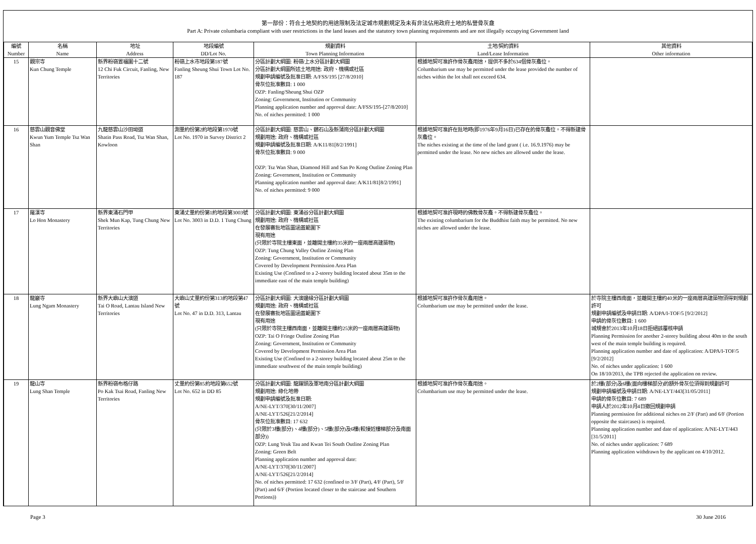第一部份：符合土地契約的用途限制及法定城市規劃規定及未有非法佔用政府土地的私營骨灰龕
Part A: Private columbaria compliant with user restrictions in the land leases and the statutory town planning requirements and are not illegally occupying Government land
| 編號 Number | 名稱 Name | 地址 Address | 地段編號 DD/Lot No. | 規劃資料 Town Planning Information | 土地/契約資料 Land/Lease Information | 其他資料 Other information |
| --- | --- | --- | --- | --- | --- | --- |
| 15 | 觀宗寺 Kun Chung Temple | 新界粉嶺置福圍十二號 12 Chi Fuk Circuit, Fanling, New Territories | 粉嶺上水市地段第187號 Fanling Sheung Shui Town Lot No. 187 | 分區計劃大綱圖: 粉嶺/上水分區計劃大綱圖 分區計劃大綱圖所述土地用途: 政府、機構或社區 規劃申請編號及批准日期: A/FSS/195 [27/8/2010] 骨灰位批准數目: 1 000 OZP: Fanling/Sheung Shui OZP Zoning: Government, Institution or Community Planning application number and approval date: A/FSS/195-[27/8/2010] No. of niches permitted: 1 000 | 根據地契可准許作骨灰龕用途，提供不多於634個骨灰龕位。 Columbarium use may be permitted under the lease provided the number of niches within the lot shall not exceed 634. | |
| 16 | 慈雲山觀音佛堂 Kwun Yum Temple Tsz Wan Shan | 九龍慈雲山沙田坳道 Shatin Pass Road, Tsz Wan Shan, Kowloon | 測量約份第2約地段第1970號 Lot No. 1970 in Survey District 2 | 分區計劃大綱圖: 慈雲山、鑽石山及新蒲崗分區計劃大綱圖 規劃用途: 政府、機構或社區 規劃申請編號及批准日期: A/K11/81[8/2/1991] 骨灰位批准數目: 9 000 OZP: Tsz Wan Shan, Diamond Hill and San Po Kong Outline Zoning Plan Zoning: Government, Institution or Community Planning application number and approval date: A/K11/81[8/2/1991] No. of niches permitted: 9 000 | 根據地契可准許在批地時(即1976年9月16日)已存在的骨灰龕位。不得新建骨灰龕位。 The niches existing at the time of the land grant ( i.e. 16.9.1976) may be permitted under the lease. No new niches are allowed under the lease. | |
| 17 | 羅漢寺 Lo Hon Monastery | 新界東涌石門甲 Shek Mun Kap, Tung Chung New Territories | 東涌丈量約份第1約地段第3003號 Lot No. 3003 in D.D. 1 Tung Chung | 分區計劃大綱圖: 東涌谷分區計劃大綱圖 規劃用途: 政府、機構或社區 在發展審批地區圖涵蓋範圍下 現有用途 (只限於寺院主樓東面，並離開主樓約35米的一座兩層高建築物) OZP: Tung Chung Valley Outline Zoning Plan Zoning: Government, Institution or Community Covered by Development Permission Area Plan Existing Use (Confined to a 2-storey building located about 35m to the immediate east of the main temple building) | 根據地契可准許現時的佛教骨灰龕。不得新建骨灰龕位。 The existing columbarium for the Buddhist faith may be permitted. No new niches are allowed under the lease. | |
| 18 | 龍巖寺 Lung Ngam Monastery | 新界大嶼山大澳道 Tai O Road, Lantau Island New Territories | 大嶼山丈量約份第313約地段第47號 Lot No. 47 in D.D. 313, Lantau | 分區計劃大綱圖: 大澳邊緣分區計劃大綱圖 規劃用途: 政府、機構或社區 在發展審批地區圖涵蓋範圍下 現有用途 (只限於寺院主樓西南面，並離開主樓約25米的一座兩層高建築物) OZP: Tai O Fringe Outline Zoning Plan Zoning: Government, Institution or Community Covered by Development Permission Area Plan Existing Use (Confined to a 2-storey building located about 25m to the immediate southwest of the main temple building) | 根據地契可准許作骨灰龕用途。 Columbarium use may be permitted under the lease. | 於寺院主樓西南面，並離開主樓約40米的一座兩層高建築物須得到規劃許可 規劃申請編號及申請日期: A/DPA/I-TOF/5 [9/2/2012] 申請的骨灰位數目: 1 600 城規會於2013年10月18日拒絕該覆核申請 Planning Permission for another 2-storey building about 40m to the south west of the main temple building is required. Planning application number and date of application: A/DPA/I-TOF/5 [9/2/2012] No. of niches under application: 1 600 On 18/10/2013, the TPB rejected the application on review. |
| 19 | 龍山寺 Lung Shan Temple | 新界粉嶺布格仔路 Po Kak Tsai Road, Fanling New Territories | 丈量約份第85約地段第652號 Lot No. 652 in DD 85 | 分區計劃大綱圖: 龍躍頭及軍地南分區計劃大綱圖 規劃用途: 綠化地帶 規劃申請編號及批准日期: A/NE-LYT/370[30/11/2007] A/NE-LYT/526[21/2/2014] 骨灰位批准數目: 17 632 (只限於3樓(部分)、4樓(部分)、5樓(部分)及6樓(較接近樓梯部分及南面部分)) OZP: Lung Yeuk Tau and Kwan Tei South Outline Zoning Plan Zoning: Green Belt Planning application number and approval date: A/NE-LYT/370[30/11/2007] A/NE-LYT/526[21/2/2014] No. of niches permitted: 17 632 (confined to 3/F (Part), 4/F (Part), 5/F (Part) and 6/F (Portion located closer to the staircase and Southern Portions)) | 根據地契可准許作骨灰龕用途。 Columbarium use may be permitted under the lease. | 於2樓(部分)及6樓(面向樓梯部分)的額外骨灰位須得到規劃許可 規劃申請編號及申請日期: A/NE-LYT/443[31/05/2011] 申請的骨灰位數目: 7 689 申請人於2012年10月4日撤回規劃申請 Planning permission for additional niches on 2/F (Part) and 6/F (Portion opposite the staircases) is required. Planning application number and date of application: A/NE-LYT/443 [31/5/2011] No. of niches under application: 7 689 Planning application withdrawn by the applicant on 4/10/2012. |
Page 3 30 June 2016